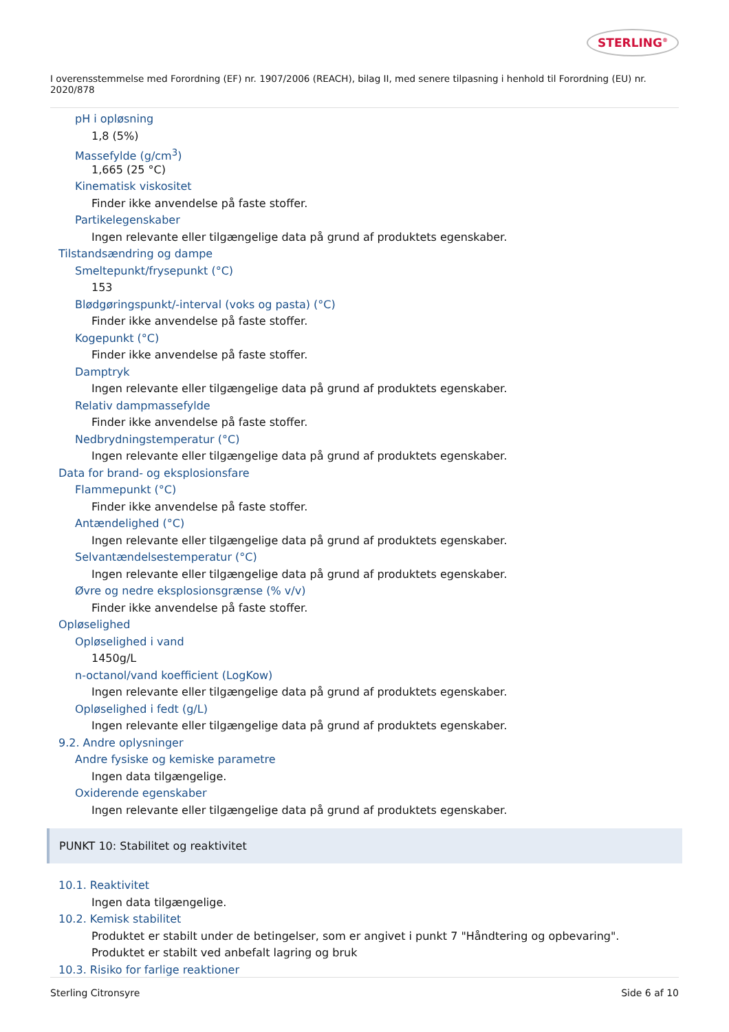STERLING<sup>®</sup>
I overensstemmelse med Forordning (EF) nr. 1907/2006 (REACH), bilag II, med senere tilpasning i henhold til Forordning (EU) nr. 2020/878
pH i opløsning
1,8 (5%)
Massefylde (g/cm<sup>3</sup>)
1,665 (25 °C)
Kinematisk viskositet
Finder ikke anvendelse på faste stoffer.
Partikelegenskaber
Ingen relevante eller tilgængelige data på grund af produktets egenskaber.
Tilstandsændring og dampe
Smeltepunkt/frysepunkt (°C)
153
Blødgøringspunkt/-interval (voks og pasta) (°C)
Finder ikke anvendelse på faste stoffer.
Kogepunkt (°C)
Finder ikke anvendelse på faste stoffer.
Damptryk
Ingen relevante eller tilgængelige data på grund af produktets egenskaber.
Relativ dampmassefylde
Finder ikke anvendelse på faste stoffer.
Nedbrydningstemperatur (°C)
Ingen relevante eller tilgængelige data på grund af produktets egenskaber.
Data for brand- og eksplosionsfare
Flammepunkt (°C)
Finder ikke anvendelse på faste stoffer.
Antændelighed (°C)
Ingen relevante eller tilgængelige data på grund af produktets egenskaber.
Selvantændelsestemperatur (°C)
Ingen relevante eller tilgængelige data på grund af produktets egenskaber.
Øvre og nedre eksplosionsgrænse (% v/v)
Finder ikke anvendelse på faste stoffer.
Opløselighed
Opløselighed i vand
1450g/L
n-octanol/vand koefficient (LogKow)
Ingen relevante eller tilgængelige data på grund af produktets egenskaber.
Opløselighed i fedt (g/L)
Ingen relevante eller tilgængelige data på grund af produktets egenskaber.
9.2. Andre oplysninger
Andre fysiske og kemiske parametre
Ingen data tilgængelige.
Oxiderende egenskaber
Ingen relevante eller tilgængelige data på grund af produktets egenskaber.
PUNKT 10: Stabilitet og reaktivitet
10.1. Reaktivitet
Ingen data tilgængelige.
10.2. Kemisk stabilitet
Produktet er stabilt under de betingelser, som er angivet i punkt 7 "Håndtering og opbevaring".
Produktet er stabilt ved anbefalt lagring og bruk
10.3. Risiko for farlige reaktioner
Sterling Citronsyre Side 6 af 10